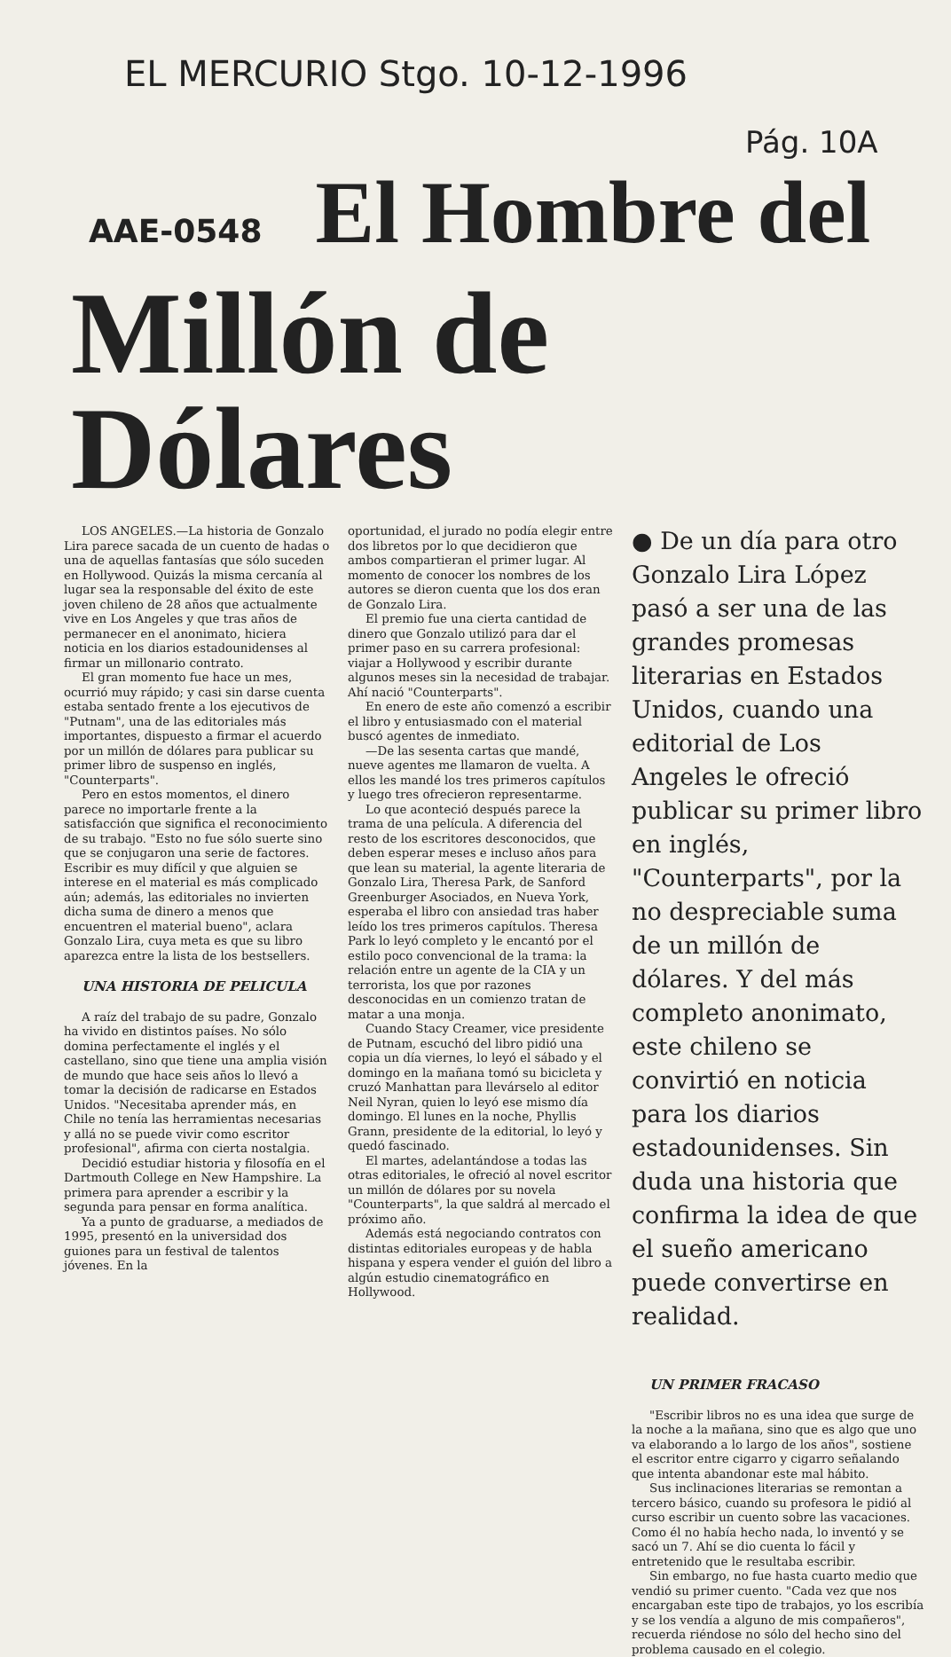EL MERCURIO Stgo. 10-12-1996
Pág. 10A
AAE-0548 El Hombre del
Millón de Dólares
LOS ANGELES.—La historia de Gonzalo Lira parece sacada de un cuento de hadas o una de aquellas fantasías que sólo suceden en Hollywood. Quizás la misma cercanía al lugar sea la responsable del éxito de este joven chileno de 28 años que actualmente vive en Los Angeles y que tras años de permanecer en el anonimato, hiciera noticia en los diarios estadounidenses al firmar un millonario contrato.
El gran momento fue hace un mes, ocurrió muy rápido; y casi sin darse cuenta estaba sentado frente a los ejecutivos de "Putnam", una de las editoriales más importantes, dispuesto a firmar el acuerdo por un millón de dólares para publicar su primer libro de suspenso en inglés, "Counterparts".
Pero en estos momentos, el dinero parece no importarle frente a la satisfacción que significa el reconocimiento de su trabajo. "Esto no fue sólo suerte sino que se conjugaron una serie de factores. Escribir es muy difícil y que alguien se interese en el material es más complicado aún; además, las editoriales no invierten dicha suma de dinero a menos que encuentren el material bueno", aclara Gonzalo Lira, cuya meta es que su libro aparezca entre la lista de los bestsellers.
UNA HISTORIA DE PELICULA
A raíz del trabajo de su padre, Gonzalo ha vivido en distintos países. No sólo domina perfectamente el inglés y el castellano, sino que tiene una amplia visión de mundo que hace seis años lo llevó a tomar la decisión de radicarse en Estados Unidos. "Necesitaba aprender más, en Chile no tenía las herramientas necesarias y allá no se puede vivir como escritor profesional", afirma con cierta nostalgia.
Decidió estudiar historia y filosofía en el Dartmouth College en New Hampshire. La primera para aprender a escribir y la segunda para pensar en forma analítica.
Ya a punto de graduarse, a mediados de 1995, presentó en la universidad dos guiones para un festival de talentos jóvenes. En la
oportunidad, el jurado no podía elegir entre dos libretos por lo que decidieron que ambos compartieran el primer lugar. Al momento de conocer los nombres de los autores se dieron cuenta que los dos eran de Gonzalo Lira.
El premio fue una cierta cantidad de dinero que Gonzalo utilizó para dar el primer paso en su carrera profesional: viajar a Hollywood y escribir durante algunos meses sin la necesidad de trabajar. Ahí nació "Counterparts".
En enero de este año comenzó a escribir el libro y entusiasmado con el material buscó agentes de inmediato.
—De las sesenta cartas que mandé, nueve agentes me llamaron de vuelta. A ellos les mandé los tres primeros capítulos y luego tres ofrecieron representarme.
Lo que aconteció después parece la trama de una película. A diferencia del resto de los escritores desconocidos, que deben esperar meses e incluso años para que lean su material, la agente literaria de Gonzalo Lira, Theresa Park, de Sanford Greenburger Asociados, en Nueva York, esperaba el libro con ansiedad tras haber leído los tres primeros capítulos. Theresa Park lo leyó completo y le encantó por el estilo poco convencional de la trama: la relación entre un agente de la CIA y un terrorista, los que por razones desconocidas en un comienzo tratan de matar a una monja.
Cuando Stacy Creamer, vice presidente de Putnam, escuchó del libro pidió una copia un día viernes, lo leyó el sábado y el domingo en la mañana tomó su bicicleta y cruzó Manhattan para llevárselo al editor Neil Nyran, quien lo leyó ese mismo día domingo. El lunes en la noche, Phyllis Grann, presidente de la editorial, lo leyó y quedó fascinado.
El martes, adelantándose a todas las otras editoriales, le ofreció al novel escritor un millón de dólares por su novela "Counterparts", la que saldrá al mercado el próximo año.
Además está negociando contratos con distintas editoriales europeas y de habla hispana y espera vender el guión del libro a algún estudio cinematográfico en Hollywood.
● De un día para otro Gonzalo Lira López pasó a ser una de las grandes promesas literarias en Estados Unidos, cuando una editorial de Los Angeles le ofreció publicar su primer libro en inglés, "Counterparts", por la no despreciable suma de un millón de dólares. Y del más completo anonimato, este chileno se convirtió en noticia para los diarios estadounidenses. Sin duda una historia que confirma la idea de que el sueño americano puede convertirse en realidad.
UN PRIMER FRACASO
"Escribir libros no es una idea que surge de la noche a la mañana, sino que es algo que uno va elaborando a lo largo de los años", sostiene el escritor entre cigarro y cigarro señalando que intenta abandonar este mal hábito.
Sus inclinaciones literarias se remontan a tercero básico, cuando su profesora le pidió al curso escribir un cuento sobre las vacaciones. Como él no había hecho nada, lo inventó y se sacó un 7. Ahí se dio cuenta lo fácil y entretenido que le resultaba escribir.
Sin embargo, no fue hasta cuarto medio que vendió su primer cuento. "Cada vez que nos encargaban este tipo de trabajos, yo los escribía y se los vendía a alguno de mis compañeros", recuerda riéndose no sólo del hecho sino del problema causado en el colegio.